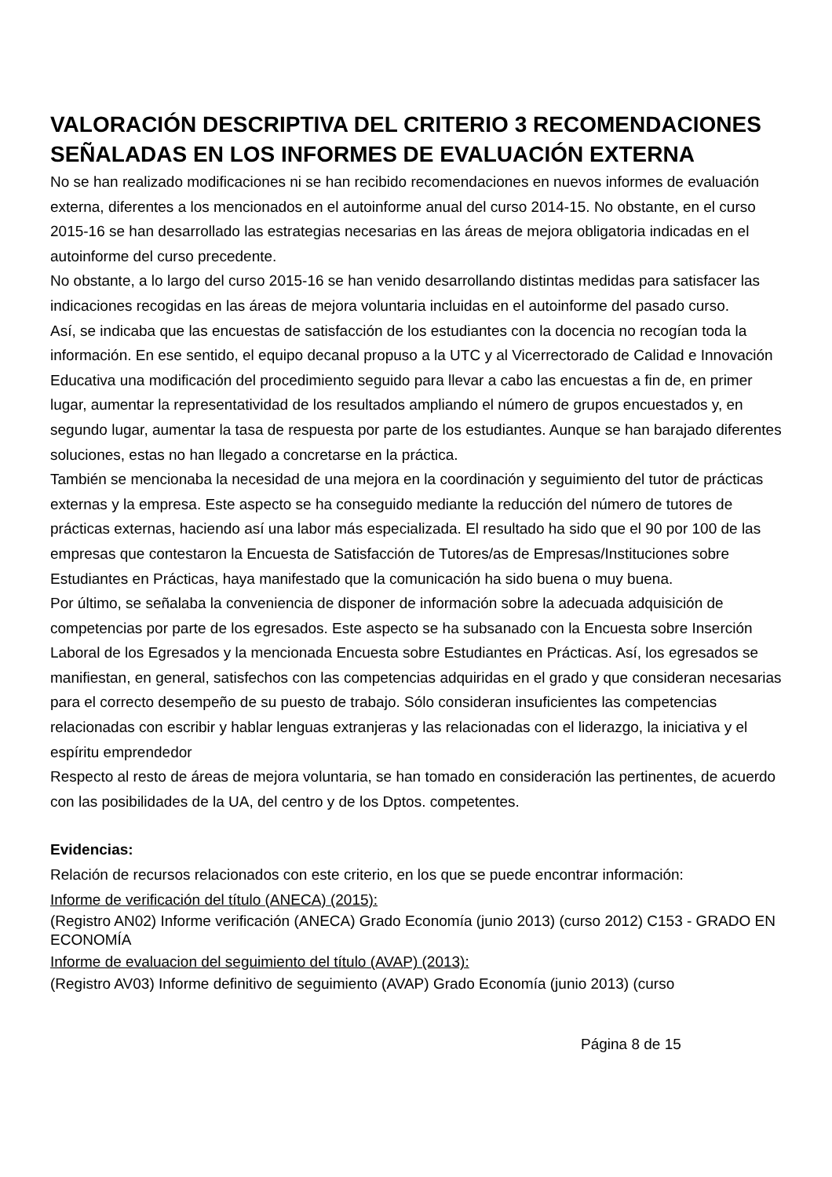VALORACIÓN DESCRIPTIVA DEL CRITERIO 3 RECOMENDACIONES SEÑALADAS EN LOS INFORMES DE EVALUACIÓN EXTERNA
No se han realizado modificaciones ni se han recibido recomendaciones en nuevos informes de evaluación externa, diferentes a los mencionados en el autoinforme anual del curso 2014-15. No obstante, en el curso 2015-16 se han desarrollado las estrategias necesarias en las áreas de mejora obligatoria indicadas en el autoinforme del curso precedente.
No obstante, a lo largo del curso 2015-16 se han venido desarrollando distintas medidas para satisfacer las indicaciones recogidas en las áreas de mejora voluntaria incluidas en el autoinforme del pasado curso.
Así, se indicaba que las encuestas de satisfacción de los estudiantes con la docencia no recogían toda la información. En ese sentido, el equipo decanal propuso a la UTC y al Vicerrectorado de Calidad e Innovación Educativa una modificación del procedimiento seguido para llevar a cabo las encuestas a fin de, en primer lugar, aumentar la representatividad de los resultados ampliando el número de grupos encuestados y, en segundo lugar, aumentar la tasa de respuesta por parte de los estudiantes. Aunque se han barajado diferentes soluciones, estas no han llegado a concretarse en la práctica.
También se mencionaba la necesidad de una mejora en la coordinación y seguimiento del tutor de prácticas externas y la empresa. Este aspecto se ha conseguido mediante la reducción del número de tutores de prácticas externas, haciendo así una labor más especializada. El resultado ha sido que el 90 por 100 de las empresas que contestaron la Encuesta de Satisfacción de Tutores/as de Empresas/Instituciones sobre Estudiantes en Prácticas, haya manifestado que la comunicación ha sido buena o muy buena.
Por último, se señalaba la conveniencia de disponer de información sobre la adecuada adquisición de competencias por parte de los egresados. Este aspecto se ha subsanado con la Encuesta sobre Inserción Laboral de los Egresados y la mencionada Encuesta sobre Estudiantes en Prácticas. Así, los egresados se manifiestan, en general, satisfechos con las competencias adquiridas en el grado y que consideran necesarias para el correcto desempeño de su puesto de trabajo. Sólo consideran insuficientes las competencias relacionadas con escribir y hablar lenguas extranjeras y las relacionadas con el liderazgo, la iniciativa y el espíritu emprendedor
Respecto al resto de áreas de mejora voluntaria, se han tomado en consideración las pertinentes, de acuerdo con las posibilidades de la UA, del centro y de los Dptos. competentes.
Evidencias:
Relación de recursos relacionados con este criterio, en los que se puede encontrar información:
Informe de verificación del título (ANECA) (2015):
(Registro AN02) Informe verificación (ANECA) Grado Economía (junio 2013) (curso 2012) C153 - GRADO EN ECONOMÍA
Informe de evaluacion del seguimiento del título (AVAP) (2013):
(Registro AV03) Informe definitivo de seguimiento (AVAP) Grado Economía (junio 2013) (curso
Página 8 de 15